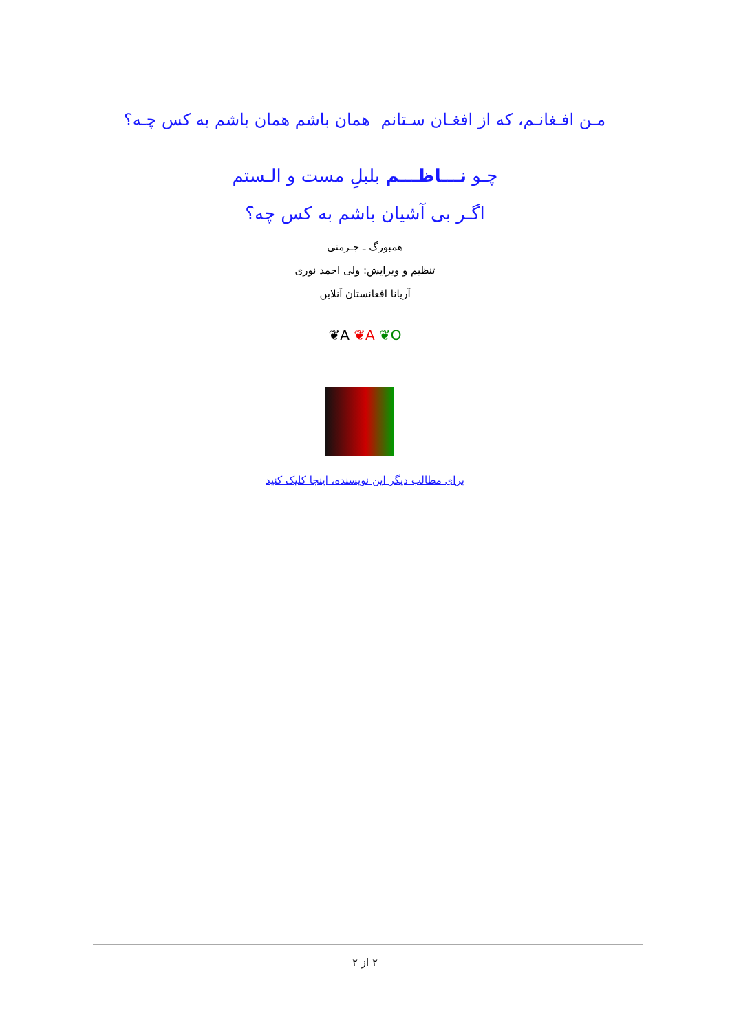مـن افـغانـم، که از افغـان سـتانم همان باشم همان باشم به کس چـه؟
چـو نـــاظـــم بلبلِ مست و الـستم
اگـر بی آشیان باشم به کس چه؟
همبورگ ـ جـرمنی
تنظیم و ویرایش: ولی احمد نوری
آریانا افغانستان آنلاین
❦A ❦A ❦O
برای مطالب دیگر این نویسنده، اینجا کلیک کنید
۲ از ۲